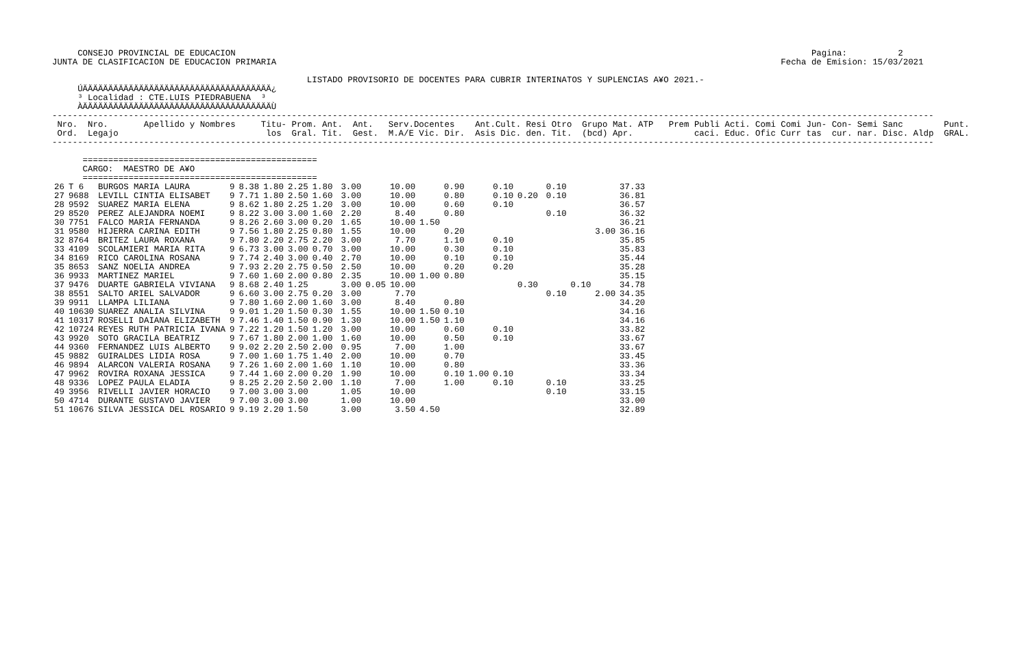CONSEJO PROVINCIAL DE EDUCACION                                                                                                                 Pagina:          2
JUNTA DE CLASIFICACION DE EDUCACION PRIMARIA                                                                                                   Fecha de Emision: 15/03/2021

                                                  LISTADO PROVISORIO DE DOCENTES PARA CUBRIR INTERINATOS Y SUPLENCIAS A¥O 2021.-
     ÚÄÄÄÄÄÄÄÄÄÄÄÄÄÄÄÄÄÄÄÄÄÄÄÄÄÄÄÄÄÄÄÄÄÄÄÄÄ¿
     ³ Localidad : CTE.LUIS PIEDRABUENA  ³
     ÀÄÄÄÄÄÄÄÄÄÄÄÄÄÄÄÄÄÄÄÄÄÄÄÄÄÄÄÄÄÄÄÄÄÄÄÄÄÙ
-----------------------------------------------------------------------------------------------------------------------------------------------------------------------------
 Nro.  Nro.       Apellido y Nombres     Titu- Prom. Ant.  Ant.   Serv.Docentes    Ant.Cult. Resi Otro  Grupo Mat. ATP   Prem Publi Acti. Comi Comi Jun- Con- Semi Sanc        Punt.
 Ord.  Legajo                             los  Gral. Tit.  Gest.  M.A/E Vic. Dir.  Asis Dic. den. Tit.  (bcd) Apr.            caci. Educ. Ofic Curr tas  cur. nar. Disc. Aldp  GRAL.
-----------------------------------------------------------------------------------------------------------------------------------------------------------------------------

      ==============================================
      CARGO:  MAESTRO DE A¥O
      ==============================================
| 26 | T 6 | BURGOS MARIA LAURA | 9 | 8.38 | 1.80 | 2.25 | 1.80 | | 3.00 | | 10.00 | | 0.90 | | 0.10 | | | 0.10 | | | 37.33 |
| 27 | 9688 | LEVILL CINTIA ELISABET | 9 | 7.71 | 1.80 | 2.50 | 1.60 | | 3.00 | | 10.00 | | 0.80 | | 0.10 | 0.20 | | 0.10 | | | 36.81 |
| 28 | 9592 | SUAREZ MARIA ELENA | 9 | 8.62 | 1.80 | 2.25 | 1.20 | | 3.00 | | 10.00 | | 0.60 | | 0.10 | | | | | | 36.57 |
| 29 | 8520 | PEREZ ALEJANDRA NOEMI | 9 | 8.22 | 3.00 | 3.00 | 1.60 | | 2.20 | | 8.40 | | 0.80 | | | | | 0.10 | | | 36.32 |
| 30 | 7751 | FALCO MARIA FERNANDA | 9 | 8.26 | 2.60 | 3.00 | 0.20 | | 1.65 | | 10.00 | 1.50 | | | | | | | | | 36.21 |
| 31 | 9580 | HIJERRA CARINA EDITH | 9 | 7.56 | 1.80 | 2.25 | 0.80 | | 1.55 | | 10.00 | | 0.20 | | | | | | | 3.00 | 36.16 |
| 32 | 8764 | BRITEZ LAURA ROXANA | 9 | 7.80 | 2.20 | 2.75 | 2.20 | | 3.00 | | 7.70 | | 1.10 | | 0.10 | | | | | | 35.85 |
| 33 | 4109 | SCOLAMIERI MARIA RITA | 9 | 6.73 | 3.00 | 3.00 | 0.70 | | 3.00 | | 10.00 | | 0.30 | | 0.10 | | | | | | 35.83 |
| 34 | 8169 | RICO CAROLINA ROSANA | 9 | 7.74 | 2.40 | 3.00 | 0.40 | | 2.70 | | 10.00 | | 0.10 | | 0.10 | | | | | | 35.44 |
| 35 | 8653 | SANZ NOELIA ANDREA | 9 | 7.93 | 2.20 | 2.75 | 0.50 | | 2.50 | | 10.00 | | 0.20 | | 0.20 | | | | | | 35.28 |
| 36 | 9933 | MARTINEZ MARIEL | 9 | 7.60 | 1.60 | 2.00 | 0.80 | | 2.35 | | 10.00 | 1.00 | 0.80 | | | | | | | | 35.15 |
| 37 | 9476 | DUARTE GABRIELA VIVIANA | 9 | 8.68 | 2.40 | 1.25 | | | 3.00 | 0.05 | 10.00 | | | | | 0.30 | | | 0.10 | | 34.78 |
| 38 | 8551 | SALTO ARIEL SALVADOR | 9 | 6.60 | 3.00 | 2.75 | 0.20 | | 3.00 | | 7.70 | | | | | | | 0.10 | | 2.00 | 34.35 |
| 39 | 9911 | LLAMPA LILIANA | 9 | 7.80 | 1.60 | 2.00 | 1.60 | | 3.00 | | 8.40 | | 0.80 | | | | | | | | 34.20 |
| 40 | 10630 | SUAREZ ANALIA SILVINA | 9 | 9.01 | 1.20 | 1.50 | 0.30 | | 1.55 | | 10.00 | 1.50 | 0.10 | | | | | | | | 34.16 |
| 41 | 10317 | ROSELLI DAIANA ELIZABETH | 9 | 7.46 | 1.40 | 1.50 | 0.90 | | 1.30 | | 10.00 | 1.50 | 1.10 | | | | | | | | 34.16 |
| 42 | 10724 | REYES RUTH PATRICIA IVANA | 9 | 7.22 | 1.20 | 1.50 | 1.20 | | 3.00 | | 10.00 | | 0.60 | | 0.10 | | | | | | 33.82 |
| 43 | 9920 | SOTO GRACILA BEATRIZ | 9 | 7.67 | 1.80 | 2.00 | 1.00 | | 1.60 | | 10.00 | | 0.50 | | 0.10 | | | | | | 33.67 |
| 44 | 9360 | FERNANDEZ LUIS ALBERTO | 9 | 9.02 | 2.20 | 2.50 | 2.00 | | 0.95 | | 7.00 | | 1.00 | | | | | | | | 33.67 |
| 45 | 9882 | GUIRALDES LIDIA ROSA | 9 | 7.00 | 1.60 | 1.75 | 1.40 | | 2.00 | | 10.00 | | 0.70 | | | | | | | | 33.45 |
| 46 | 9894 | ALARCON VALERIA ROSANA | 9 | 7.26 | 1.60 | 2.00 | 1.60 | | 1.10 | | 10.00 | | 0.80 | | | | | | | | 33.36 |
| 47 | 9962 | ROVIRA ROXANA JESSICA | 9 | 7.44 | 1.60 | 2.00 | 0.20 | | 1.90 | | 10.00 | | 0.10 | 1.00 | 0.10 | | | | | | 33.34 |
| 48 | 9336 | LOPEZ PAULA ELADIA | 9 | 8.25 | 2.20 | 2.50 | 2.00 | | 1.10 | | 7.00 | | 1.00 | | 0.10 | | | 0.10 | | | 33.25 |
| 49 | 3956 | RIVELLI JAVIER HORACIO | 9 | 7.00 | 3.00 | 3.00 | | | 1.05 | | 10.00 | | | | | | | 0.10 | | | 33.15 |
| 50 | 4714 | DURANTE GUSTAVO JAVIER | 9 | 7.00 | 3.00 | 3.00 | | | 1.00 | | 10.00 | | | | | | | | | | 33.00 |
| 51 | 10676 | SILVA JESSICA DEL ROSARIO | 9 | 9.19 | 2.20 | 1.50 | | | 3.00 | | 3.50 | 4.50 | | | | | | | | | 32.89 |